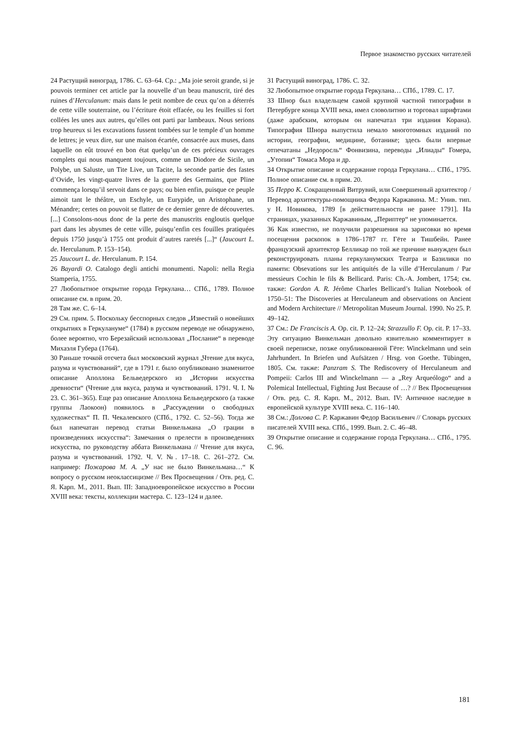Первое знакомство русских читателей
24 Растущий виноград, 1786. С. 63–64. Ср.: „Ma joie seroit grande, si je pouvois terminer cet article par la nouvelle d’un beau manuscrit, tiré des ruines d’Herculanum: mais dans le petit nombre de ceux qu’on a déterrés de cette ville souterraine, ou l’écriture étoit effacée, ou les feuilles si fort collées les unes aux autres, qu’elles ont parti par lambeaux. Nous serions trop heureux si les excavations fussent tombées sur le temple d’un homme de lettres; je veux dire, sur une maison écartée, consacrée aux muses, dans laquelle on eût trouvé en bon état quelqu’un de ces précieux ouvrages complets qui nous manquent toujours, comme un Diodore de Sicile, un Polybe, un Saluste, un Tite Live, un Tacite, la seconde partie des fastes d’Ovide, les vingt-quatre livres de la guerre des Germains, que Pline commença lorsqu’il servoit dans ce pays; ou bien enfin, puisque ce peuple aimoit tant le théâtre, un Eschyle, un Eurypide, un Aristophane, un Ménandre; certes on pouvoit se flatter de ce dernier genre de découvertes. [...] Consolons-nous donc de la perte des manuscrits engloutis quelque part dans les abysmes de cette ville, puisqu’enfin ces fouilles pratiquées depuis 1750 jusqu’à 1755 ont produit d’autres raretés [...]“ (Jaucourt L. de. Herculanum. P. 153–154).
25 Jaucourt L. de. Herculanum. P. 154.
26 Bayardi O. Catalogo degli antichi monumenti. Napoli: nella Regia Stamperia, 1755.
27 Любопытное открытие города Геркулана… СПб., 1789. Полное описание см. в прим. 20.
28 Там же. С. 6–14.
29 См. прим. 5. Поскольку бесспорных следов „Известий о новейших открытиях в Геркулануме“ (1784) в русском переводе не обнаружено, более вероятно, что Березайский использовал „Послание“ в переводе Михаэля Губера (1764).
30 Раньше точкой отсчета был московский журнал „Чтение для вкуса, разума и чувствований“, где в 1791 г. было опубликовано знаменитое описание Аполлона Бельведерского из „Истории искусства древности“ (Чтение для вкуса, разума и чувствований. 1791. Ч. I. № 23. С. 361–365). Еще раз описание Аполлона Бельведерского (а также группы Лаокоон) появилось в „Рассуждении о свободных художествах“ П. П. Чекалевского (СПб., 1792. С. 52–56). Тогда же был напечатан перевод статьи Винкельмана „О грации в произведениях искусства“: Замечания о прелести в произведениях искусства, по руководству аббата Винкельмана // Чтение для вкуса, разума и чувствований. 1792. Ч. V. №. 17–18. С. 261–272. См. например: Пожарова М. А. „У нас не было Винкельмана…“ К вопросу о русском неоклассицизме // Век Просвещения / Отв. ред. С. Я. Карп. М., 2011. Вып. III: Западноевропейское искусство в России XVIII века: тексты, коллекции мастера. С. 123–124 и далее.
31 Растущий виноград, 1786. С. 32.
32 Любопытное открытие города Геркулана… СПб., 1789. С. 17.
33 Шнор был владельцем самой крупной частной типографии в Петербурге конца XVIII века, имел словолитню и торговал шрифтами (даже арабским, которым он напечатал три издания Корана). Типография Шнора выпустила немало многотомных изданий по истории, географии, медицине, ботанике; здесь были впервые отпечатаны „Недоросль“ Фонвизина, переводы „Илиады“ Гомера, „Утопии“ Томаса Мора и др.
34 Открытие описание и содержание города Геркулана… СПб., 1795. Полное описание см. в прим. 20.
35 Перро К. Сокращенный Витрувий, или Совершенный архитектор / Перевод архитектуры-помощника Федора Каржавина. М.: Унив. тип. у Н. Новикова, 1789 [в действительности не ранее 1791]. На страницах, указанных Каржавиным, „Периптер“ не упоминается.
36 Как известно, не получили разрешения на зарисовки во время посещения раскопок в 1786–1787 гг. Гёте и Тишбейн. Ранее французский архитектор Белликар по той же причине вынужден был реконструировать планы геркуланумских Театра и Базилики по памяти: Obsevations sur les antiquités de la ville d’Herculanum / Par messieurs Cochin le fils & Bellicard. Paris: Ch.-A. Jombert, 1754; см. также: Gordon A. R. Jérôme Charles Bellicard’s Italian Notebook of 1750–51: The Discoveries at Herculaneum and observations on Ancient and Modern Architecture // Metropolitan Museum Journal. 1990. No 25. P. 49–142.
37 См.: De Franciscis A. Op. cit. P. 12–24; Strazzullo F. Op. cit. P. 17–33. Эту ситуацию Винкельман довольно язвительно комментирует в своей переписке, позже опубликованной Гёте: Winckelmann und sein Jahrhundert. In Briefen und Aufsätzen / Hrsg. von Goethe. Tübingen, 1805. См. также: Panzram S. The Rediscovery of Herculaneum and Pompeii: Carlos III and Winckelmann — a „Rey Arqueólogo“ and a Polemical Intellectual, Fighting Just Because of …? // Век Просвещения / Отв. ред. С. Я. Карп. М., 2012. Вып. IV: Античное наследие в европейской культуре XVIII века. С. 116–140.
38 См.: Долгова С. Р. Каржавин Федор Васильевич // Словарь русских писателей XVIII века. СПб., 1999. Вып. 2. С. 46–48.
39 Открытие описание и содержание города Геркулана… СПб., 1795. С. 96.
181